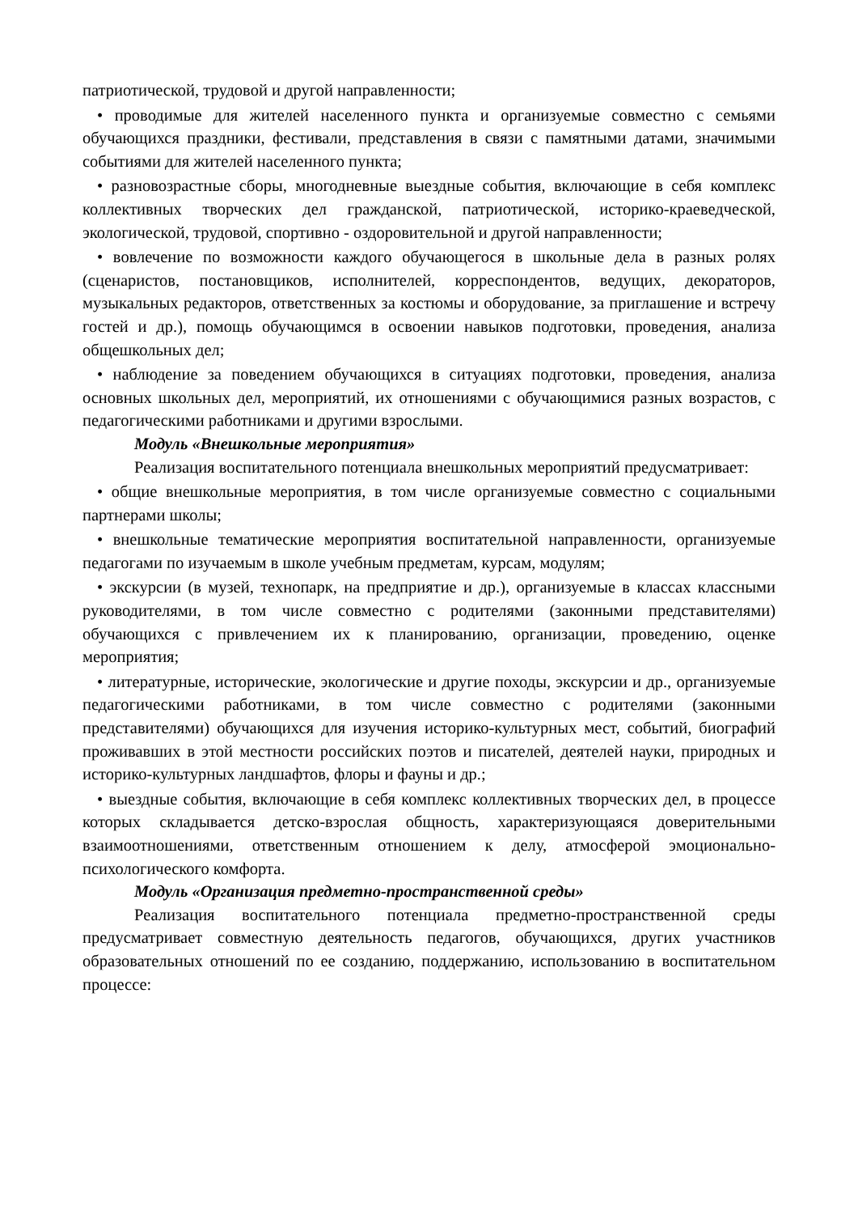патриотической, трудовой и другой направленности;
• проводимые для жителей населенного пункта и организуемые совместно с семьями обучающихся праздники, фестивали, представления в связи с памятными датами, значимыми событиями для жителей населенного пункта;
• разновозрастные сборы, многодневные выездные события, включающие в себя комплекс коллективных творческих дел гражданской, патриотической, историко-краеведческой, экологической, трудовой, спортивно - оздоровительной и другой направленности;
• вовлечение по возможности каждого обучающегося в школьные дела в разных ролях (сценаристов, постановщиков, исполнителей, корреспондентов, ведущих, декораторов, музыкальных редакторов, ответственных за костюмы и оборудование, за приглашение и встречу гостей и др.), помощь обучающимся в освоении навыков подготовки, проведения, анализа общешкольных дел;
• наблюдение за поведением обучающихся в ситуациях подготовки, проведения, анализа основных школьных дел, мероприятий, их отношениями с обучающимися разных возрастов, с педагогическими работниками и другими взрослыми.
Модуль «Внешкольные мероприятия»
Реализация воспитательного потенциала внешкольных мероприятий предусматривает:
• общие внешкольные мероприятия, в том числе организуемые совместно с социальными партнерами школы;
• внешкольные тематические мероприятия воспитательной направленности, организуемые педагогами по изучаемым в школе учебным предметам, курсам, модулям;
• экскурсии (в музей, технопарк, на предприятие и др.), организуемые в классах классными руководителями, в том числе совместно с родителями (законными представителями) обучающихся с привлечением их к планированию, организации, проведению, оценке мероприятия;
• литературные, исторические, экологические и другие походы, экскурсии и др., организуемые педагогическими работниками, в том числе совместно с родителями (законными представителями) обучающихся для изучения историко-культурных мест, событий, биографий проживавших в этой местности российских поэтов и писателей, деятелей науки, природных и историко-культурных ландшафтов, флоры и фауны и др.;
• выездные события, включающие в себя комплекс коллективных творческих дел, в процессе которых складывается детско-взрослая общность, характеризующаяся доверительными взаимоотношениями, ответственным отношением к делу, атмосферой эмоционально-психологического комфорта.
Модуль «Организация предметно-пространственной среды»
Реализация воспитательного потенциала предметно-пространственной среды предусматривает совместную деятельность педагогов, обучающихся, других участников образовательных отношений по ее созданию, поддержанию, использованию в воспитательном процессе: